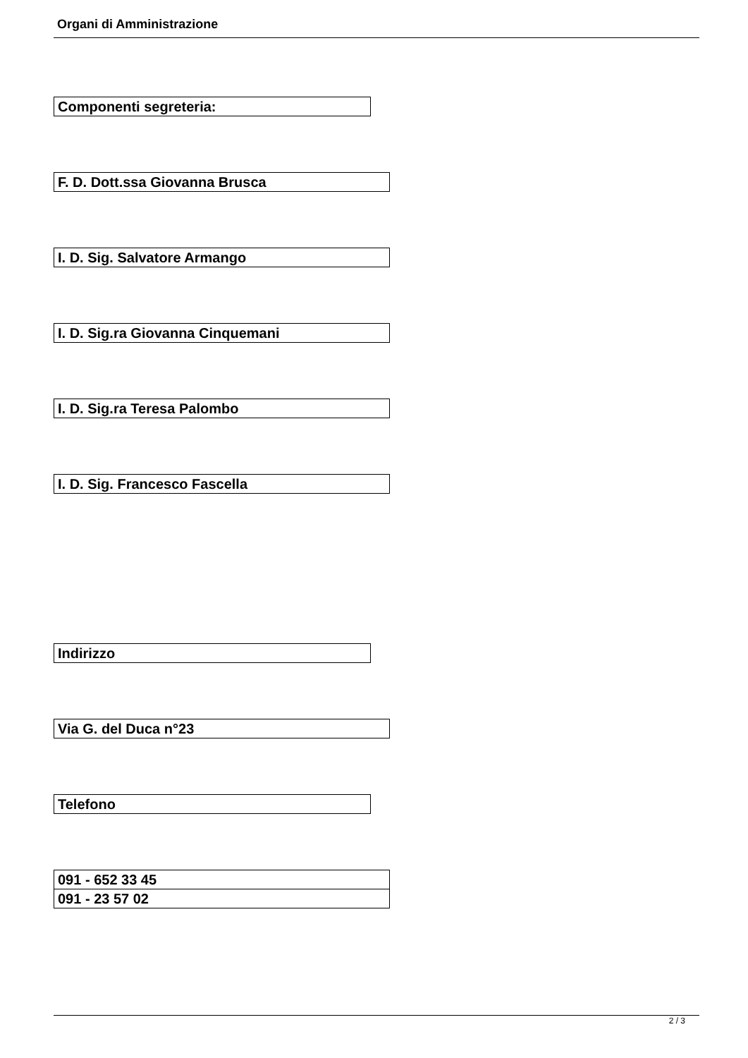Organi di Amministrazione
| Componenti segreteria: |
| F. D. Dott.ssa Giovanna Brusca |
| I. D. Sig. Salvatore Armango |
| I. D. Sig.ra Giovanna Cinquemani |
| I. D. Sig.ra Teresa Palombo |
| I. D. Sig. Francesco Fascella |
| Indirizzo |
| Via G. del Duca n°23 |
| Telefono |
| 091 - 652 33 45 |
| 091 - 23 57 02 |
2 / 3